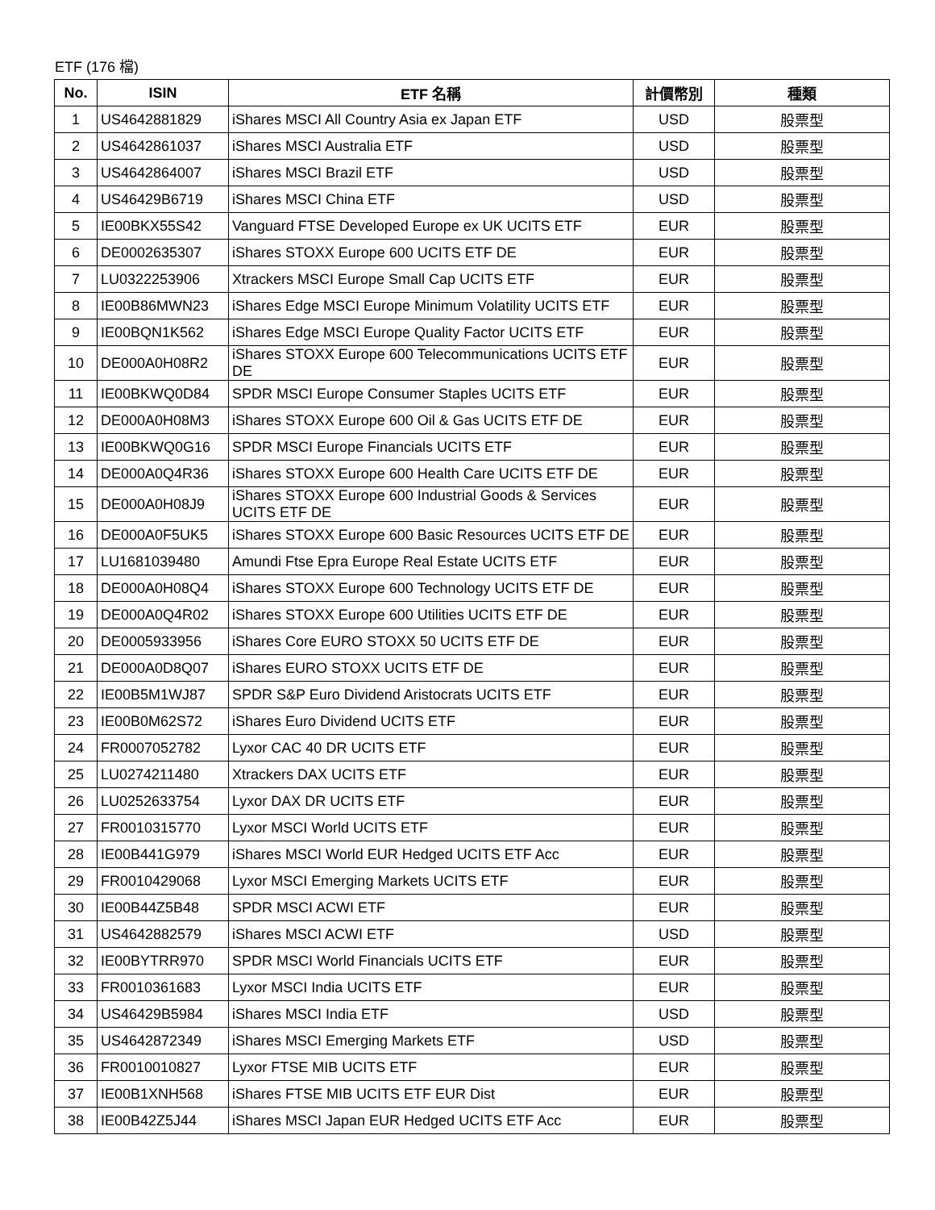ETF (176 檔)
| No. | ISIN | ETF 名稱 | 計價幣別 | 種類 |
| --- | --- | --- | --- | --- |
| 1 | US4642881829 | iShares MSCI All Country Asia ex Japan ETF | USD | 股票型 |
| 2 | US4642861037 | iShares MSCI Australia ETF | USD | 股票型 |
| 3 | US4642864007 | iShares MSCI Brazil ETF | USD | 股票型 |
| 4 | US46429B6719 | iShares MSCI China ETF | USD | 股票型 |
| 5 | IE00BKX55S42 | Vanguard FTSE Developed Europe ex UK UCITS ETF | EUR | 股票型 |
| 6 | DE0002635307 | iShares STOXX Europe 600 UCITS ETF DE | EUR | 股票型 |
| 7 | LU0322253906 | Xtrackers MSCI Europe Small Cap UCITS ETF | EUR | 股票型 |
| 8 | IE00B86MWN23 | iShares Edge MSCI Europe Minimum Volatility UCITS ETF | EUR | 股票型 |
| 9 | IE00BQN1K562 | iShares Edge MSCI Europe Quality Factor UCITS ETF | EUR | 股票型 |
| 10 | DE000A0H08R2 | iShares STOXX Europe 600 Telecommunications UCITS ETF DE | EUR | 股票型 |
| 11 | IE00BKWQ0D84 | SPDR MSCI Europe Consumer Staples UCITS ETF | EUR | 股票型 |
| 12 | DE000A0H08M3 | iShares STOXX Europe 600 Oil & Gas UCITS ETF DE | EUR | 股票型 |
| 13 | IE00BKWQ0G16 | SPDR MSCI Europe Financials UCITS ETF | EUR | 股票型 |
| 14 | DE000A0Q4R36 | iShares STOXX Europe 600 Health Care UCITS ETF DE | EUR | 股票型 |
| 15 | DE000A0H08J9 | iShares STOXX Europe 600 Industrial Goods & Services UCITS ETF DE | EUR | 股票型 |
| 16 | DE000A0F5UK5 | iShares STOXX Europe 600 Basic Resources UCITS ETF DE | EUR | 股票型 |
| 17 | LU1681039480 | Amundi Ftse Epra Europe Real Estate UCITS ETF | EUR | 股票型 |
| 18 | DE000A0H08Q4 | iShares STOXX Europe 600 Technology UCITS ETF DE | EUR | 股票型 |
| 19 | DE000A0Q4R02 | iShares STOXX Europe 600 Utilities UCITS ETF DE | EUR | 股票型 |
| 20 | DE0005933956 | iShares Core EURO STOXX 50 UCITS ETF DE | EUR | 股票型 |
| 21 | DE000A0D8Q07 | iShares EURO STOXX UCITS ETF DE | EUR | 股票型 |
| 22 | IE00B5M1WJ87 | SPDR S&P Euro Dividend Aristocrats UCITS ETF | EUR | 股票型 |
| 23 | IE00B0M62S72 | iShares Euro Dividend UCITS ETF | EUR | 股票型 |
| 24 | FR0007052782 | Lyxor CAC 40 DR UCITS ETF | EUR | 股票型 |
| 25 | LU0274211480 | Xtrackers DAX UCITS ETF | EUR | 股票型 |
| 26 | LU0252633754 | Lyxor DAX DR UCITS ETF | EUR | 股票型 |
| 27 | FR0010315770 | Lyxor MSCI World UCITS ETF | EUR | 股票型 |
| 28 | IE00B441G979 | iShares MSCI World EUR Hedged UCITS ETF Acc | EUR | 股票型 |
| 29 | FR0010429068 | Lyxor MSCI Emerging Markets UCITS ETF | EUR | 股票型 |
| 30 | IE00B44Z5B48 | SPDR MSCI ACWI ETF | EUR | 股票型 |
| 31 | US4642882579 | iShares MSCI ACWI ETF | USD | 股票型 |
| 32 | IE00BYTRR970 | SPDR MSCI World Financials UCITS ETF | EUR | 股票型 |
| 33 | FR0010361683 | Lyxor MSCI India UCITS ETF | EUR | 股票型 |
| 34 | US46429B5984 | iShares MSCI India ETF | USD | 股票型 |
| 35 | US4642872349 | iShares MSCI Emerging Markets ETF | USD | 股票型 |
| 36 | FR0010010827 | Lyxor FTSE MIB UCITS ETF | EUR | 股票型 |
| 37 | IE00B1XNH568 | iShares FTSE MIB UCITS ETF EUR Dist | EUR | 股票型 |
| 38 | IE00B42Z5J44 | iShares MSCI Japan EUR Hedged UCITS ETF Acc | EUR | 股票型 |